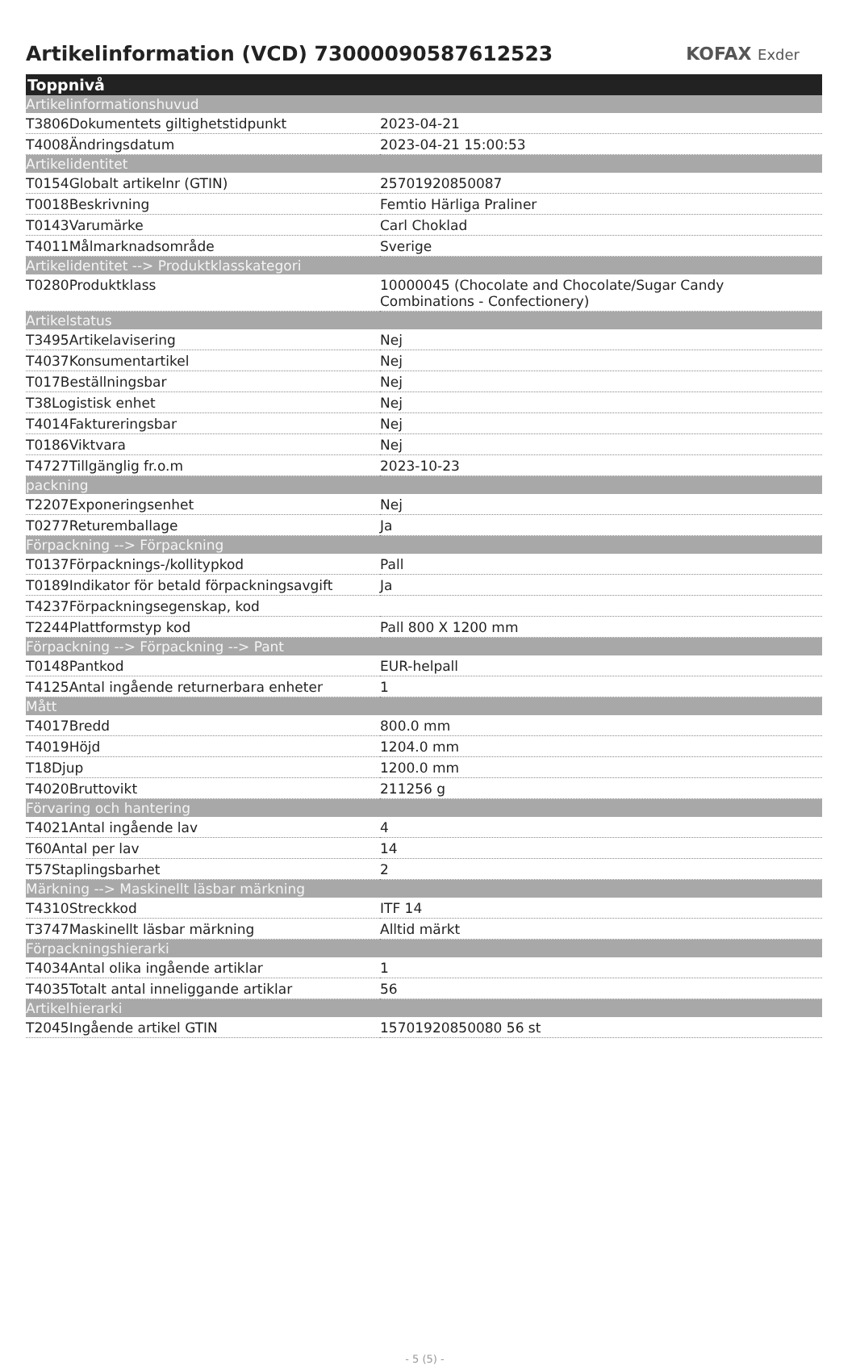Artikelinformation (VCD) 73000090587612523
KOFAX Exder
| Toppnivå | |
| --- | --- |
| Artikelinformationshuvud | |
| T3806Dokumentets giltighetstidpunkt | 2023-04-21 |
| T4008Ändringsdatum | 2023-04-21 15:00:53 |
| Artikelidentitet | |
| T0154Globalt artikelnr (GTIN) | 25701920850087 |
| T0018Beskrivning | Femtio Härliga Praliner |
| T0143Varumärke | Carl Choklad |
| T4011Målmarknadsområde | Sverige |
| Artikelidentitet --> Produktklasskategori | |
| T0280Produktklass | 10000045 (Chocolate and Chocolate/Sugar Candy Combinations - Confectionery) |
| Artikelstatus | |
| T3495Artikelavisering | Nej |
| T4037Konsumentartikel | Nej |
| T017Beställningsbar | Nej |
| T38Logistisk enhet | Nej |
| T4014Faktureringsbar | Nej |
| T0186Viktvara | Nej |
| T4727Tillgänglig fr.o.m | 2023-10-23 |
| packning | |
| T2207Exponeringsenhet | Nej |
| T0277Returemballage | Ja |
| Förpackning --> Förpackning | |
| T0137Förpacknings-/kollitypkod | Pall |
| T0189Indikator för betald förpackningsavgift | Ja |
| T4237Förpackningsegenskap, kod | |
| T2244Plattformstyp kod | Pall 800 X 1200 mm |
| Förpackning --> Förpackning --> Pant | |
| T0148Pantkod | EUR-helpall |
| T4125Antal ingående returnerbara enheter | 1 |
| Mått | |
| T4017Bredd | 800.0 mm |
| T4019Höjd | 1204.0 mm |
| T18Djup | 1200.0 mm |
| T4020Bruttovikt | 211256 g |
| Förvaring och hantering | |
| T4021Antal ingående lav | 4 |
| T60Antal per lav | 14 |
| T57Staplingsbarhet | 2 |
| Märkning --> Maskinellt läsbar märkning | |
| T4310Streckkod | ITF 14 |
| T3747Maskinellt läsbar märkning | Alltid märkt |
| Förpackningshierarki | |
| T4034Antal olika ingående artiklar | 1 |
| T4035Totalt antal inneliggande artiklar | 56 |
| Artikelhierarki | |
| T2045Ingående artikel GTIN | 15701920850080 56 st |
- 5 (5) -